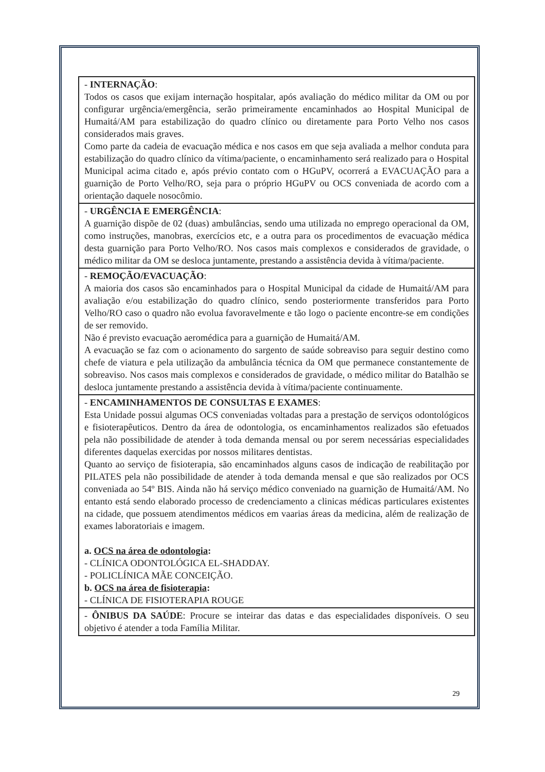| - INTERNAÇÃO : Todos os casos que exijam internação hospitalar, após avaliação do médico militar da OM ou por configurar urgência/emergência, serão primeiramente encaminhados ao Hospital Municipal de Humaitá/AM para estabilização do quadro clínico ou diretamente para Porto Velho nos casos considerados mais graves. Como parte da cadeia de evacuação médica e nos casos em que seja avaliada a melhor conduta para estabilização do quadro clínico da vítima/paciente, o encaminhamento será realizado para o Hospital Municipal acima citado e, após prévio contato com o HGuPV, ocorrerá a EVACUAÇÃO para a guarnição de Porto Velho/RO, seja para o próprio HGuPV ou OCS conveniada de acordo com a orientação daquele nosocômio. |
| - URGÊNCIA E EMERGÊNCIA : A guarnição dispõe de 02 (duas) ambulâncias, sendo uma utilizada no emprego operacional da OM, como instruções, manobras, exercícios etc, e a outra para os procedimentos de evacuação médica desta guarnição para Porto Velho/RO. Nos casos mais complexos e considerados de gravidade, o médico militar da OM se desloca juntamente, prestando a assistência devida à vítima/paciente. |
| - REMOÇÃO/EVACUAÇÃO : A maioria dos casos são encaminhados para o Hospital Municipal da cidade de Humaitá/AM para avaliação e/ou estabilização do quadro clínico, sendo posteriormente transferidos para Porto Velho/RO caso o quadro não evolua favoravelmente e tão logo o paciente encontre-se em condições de ser removido. Não é previsto evacuação aeromédica para a guarnição de Humaitá/AM. A evacuação se faz com o acionamento do sargento de saúde sobreaviso para seguir destino como chefe de viatura e pela utilização da ambulância técnica da OM que permanece constantemente de sobreaviso. Nos casos mais complexos e considerados de gravidade, o médico militar do Batalhão se desloca juntamente prestando a assistência devida à vítima/paciente continuamente. |
| - ENCAMINHAMENTOS DE CONSULTAS E EXAMES : Esta Unidade possui algumas OCS conveniadas voltadas para a prestação de serviços odontológicos e fisioterapêuticos. Dentro da área de odontologia, os encaminhamentos realizados são efetuados pela não possibilidade de atender à toda demanda mensal ou por serem necessárias especialidades diferentes daquelas exercidas por nossos militares dentistas. Quanto ao serviço de fisioterapia, são encaminhados alguns casos de indicação de reabilitação por PILATES pela não possibilidade de atender à toda demanda mensal e que são realizados por OCS conveniada ao 54º BIS. Ainda não há serviço médico conveniado na guarnição de Humaitá/AM. No entanto está sendo elaborado processo de credenciamento a clinicas médicas particulares existentes na cidade, que possuem atendimentos médicos em vaarias áreas da medicina, além de realização de exames laboratoriais e imagem. a. OCS na área de odontologia : - CLÍNICA ODONTOLÓGICA EL-SHADDAY. - POLICLÍNICA MÃE CONCEIÇÃO. b. OCS na área de fisioterapia : - CLÍNICA DE FISIOTERAPIA ROUGE |
| - ÔNIBUS DA SAÚDE : Procure se inteirar das datas e das especialidades disponíveis. O seu objetivo é atender a toda Família Militar. |
29